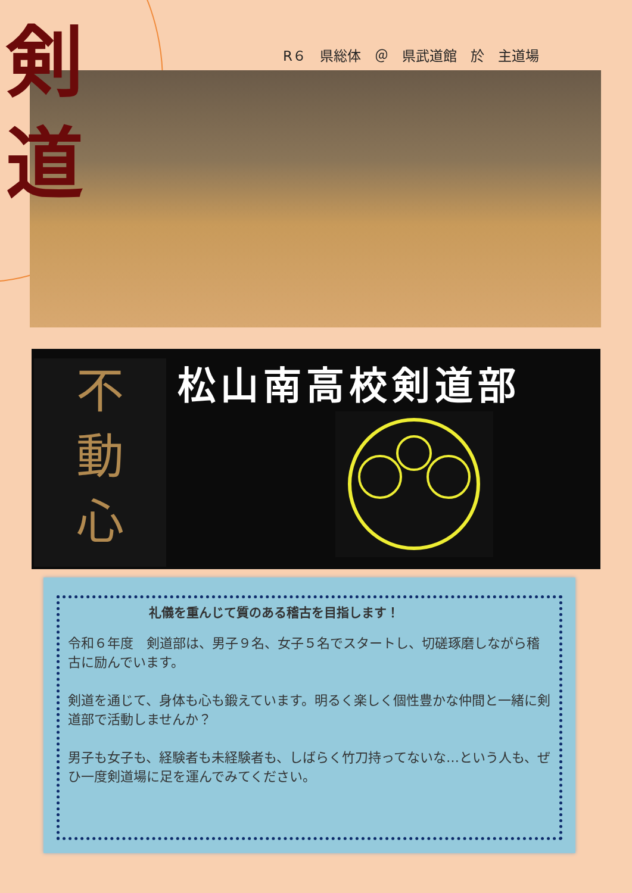剣
道
R６　県総体　＠　県武道館　於　主道場
不
動
心
松山南高校剣道部
礼儀を重んじて質のある稽古を目指します！
令和６年度　剣道部は、男子９名、女子５名でスタートし、切磋琢磨しながら稽古に励んでいます。
剣道を通じて、身体も心も鍛えています。明るく楽しく個性豊かな仲間と一緒に剣道部で活動しませんか？
男子も女子も、経験者も未経験者も、しばらく竹刀持ってないな…という人も、ぜひ一度剣道場に足を運んでみてください。